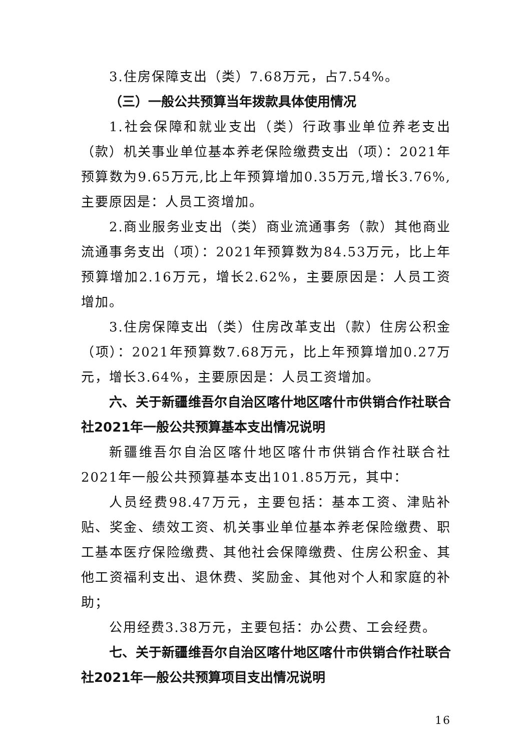3.住房保障支出（类）7.68万元，占7.54%。
（三）一般公共预算当年拨款具体使用情况
1.社会保障和就业支出（类）行政事业单位养老支出（款）机关事业单位基本养老保险缴费支出（项）：2021年预算数为9.65万元,比上年预算增加0.35万元,增长3.76%,主要原因是：人员工资增加。
2.商业服务业支出（类）商业流通事务（款）其他商业流通事务支出（项）：2021年预算数为84.53万元，比上年预算增加2.16万元，增长2.62%，主要原因是：人员工资增加。
3.住房保障支出（类）住房改革支出（款）住房公积金（项）：2021年预算数7.68万元，比上年预算增加0.27万元，增长3.64%，主要原因是：人员工资增加。
六、关于新疆维吾尔自治区喀什地区喀什市供销合作社联合社2021年一般公共预算基本支出情况说明
新疆维吾尔自治区喀什地区喀什市供销合作社联合社2021年一般公共预算基本支出101.85万元，其中：
人员经费98.47万元，主要包括：基本工资、津贴补贴、奖金、绩效工资、机关事业单位基本养老保险缴费、职工基本医疗保险缴费、其他社会保障缴费、住房公积金、其他工资福利支出、退休费、奖励金、其他对个人和家庭的补助；
公用经费3.38万元，主要包括：办公费、工会经费。
七、关于新疆维吾尔自治区喀什地区喀什市供销合作社联合社2021年一般公共预算项目支出情况说明
16